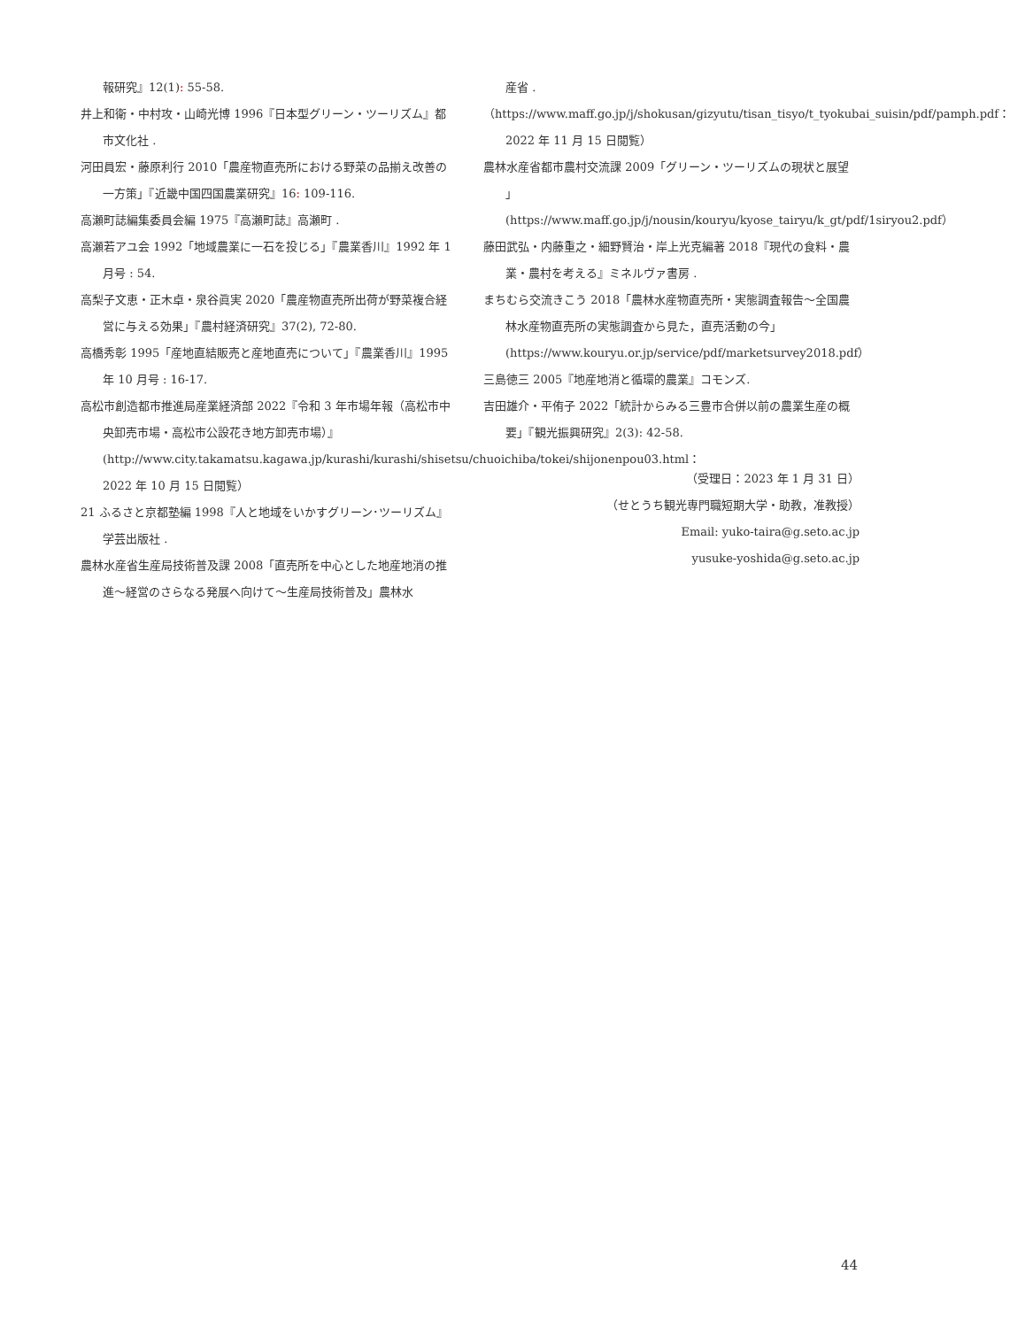報研究』12(1): 55-58.
井上和衛・中村攻・山崎光博 1996『日本型グリーン・ツーリズム』都市文化社 .
河田員宏・藤原利行 2010「農産物直売所における野菜の品揃え改善の一方策」『近畿中国四国農業研究』16: 109-116.
高瀬町誌編集委員会編 1975『高瀬町誌』高瀬町 .
高瀬若アユ会 1992「地域農業に一石を投じる」『農業香川』1992 年 1 月号 : 54.
高梨子文恵・正木卓・泉谷眞実 2020「農産物直売所出荷が野菜複合経営に与える効果」『農村経済研究』37(2), 72-80.
高橋秀彰 1995「産地直結販売と産地直売について」『農業香川』1995 年 10 月号 : 16-17.
高松市創造都市推進局産業経済部 2022『令和 3 年市場年報（高松市中央卸売市場・高松市公設花き地方卸売市場）』(http://www.city.takamatsu.kagawa.jp/kurashi/kurashi/shisetsu/chuoichiba/tokei/shijonenpou03.html：2022 年 10 月 15 日閲覧）
21 ふるさと京都塾編 1998『人と地域をいかすグリーン･ツーリズム』学芸出版社 .
農林水産省生産局技術普及課 2008「直売所を中心とした地産地消の推進～経営のさらなる発展へ向けて～生産局技術普及」農林水
産省 .
（https://www.maff.go.jp/j/shokusan/gizyutu/tisan_tisyo/t_tyokubai_suisin/pdf/pamph.pdf：2022 年 11 月 15 日閲覧）
農林水産省都市農村交流課 2009「グリーン・ツーリズムの現状と展望 」(https://www.maff.go.jp/j/nousin/kouryu/kyose_tairyu/k_gt/pdf/1siryou2.pdf）
藤田武弘・内藤重之・細野賢治・岸上光克編著 2018『現代の食料・農業・農村を考える』ミネルヴァ書房 .
まちむら交流きこう 2018「農林水産物直売所・実態調査報告～全国農林水産物直売所の実態調査から見た，直売活動の今」(https://www.kouryu.or.jp/service/pdf/marketsurvey2018.pdf）
三島徳三 2005『地産地消と循環的農業』コモンズ.
吉田雄介・平侑子 2022「統計からみる三豊市合併以前の農業生産の概要」『観光振興研究』2(3): 42-58.
（受理日：2023 年 1 月 31 日）
（せとうち観光専門職短期大学・助教，准教授）
Email: yuko-taira@g.seto.ac.jp
yusuke-yoshida@g.seto.ac.jp
44